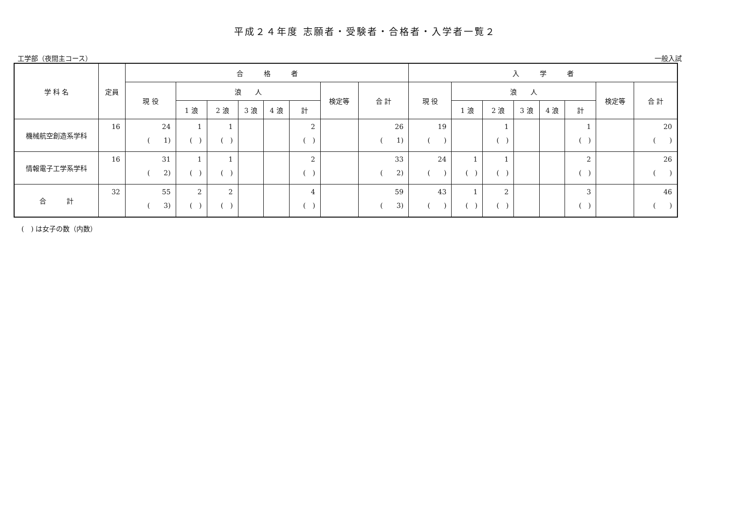平成２４年度 志願者・受験者・合格者・入学者一覧２
工学部（夜間主コース） 一般入試
| 学 科 名 | 定員 | 合 格 者 | | | | | | | | 入 学 者 | | | | | | | |
| --- | --- | --- | --- | --- | --- | --- | --- | --- | --- | --- | --- | --- | --- | --- | --- | --- | --- |
| | | 現 役 | 浪 人 | | | | | 検定等 | 合 計 | 現 役 | 浪 人 | | | | | 検定等 | 合 計 |
| | | | 1 浪 | 2 浪 | 3 浪 | 4 浪 | 計 | | | | 1 浪 | 2 浪 | 3 浪 | 4 浪 | 計 | | |
| 機械航空創造系学科 | 16 | 24 ( 1) | 1 ( ) | 1 ( ) | | | 2 ( ) | | 26 ( 1) | 19 ( ) | | 1 ( ) | | | 1 ( ) | | 20 ( ) |
| 情報電子工学系学科 | 16 | 31 ( 2) | 1 ( ) | 1 ( ) | | | 2 ( ) | | 33 ( 2) | 24 ( ) | 1 ( ) | 1 ( ) | | | 2 ( ) | | 26 ( ) |
| 合 計 | 32 | 55 ( 3) | 2 ( ) | 2 ( ) | | | 4 ( ) | | 59 ( 3) | 43 ( ) | 1 ( ) | 2 ( ) | | | 3 ( ) | | 46 ( ) |
(　) は女子の数（内数）